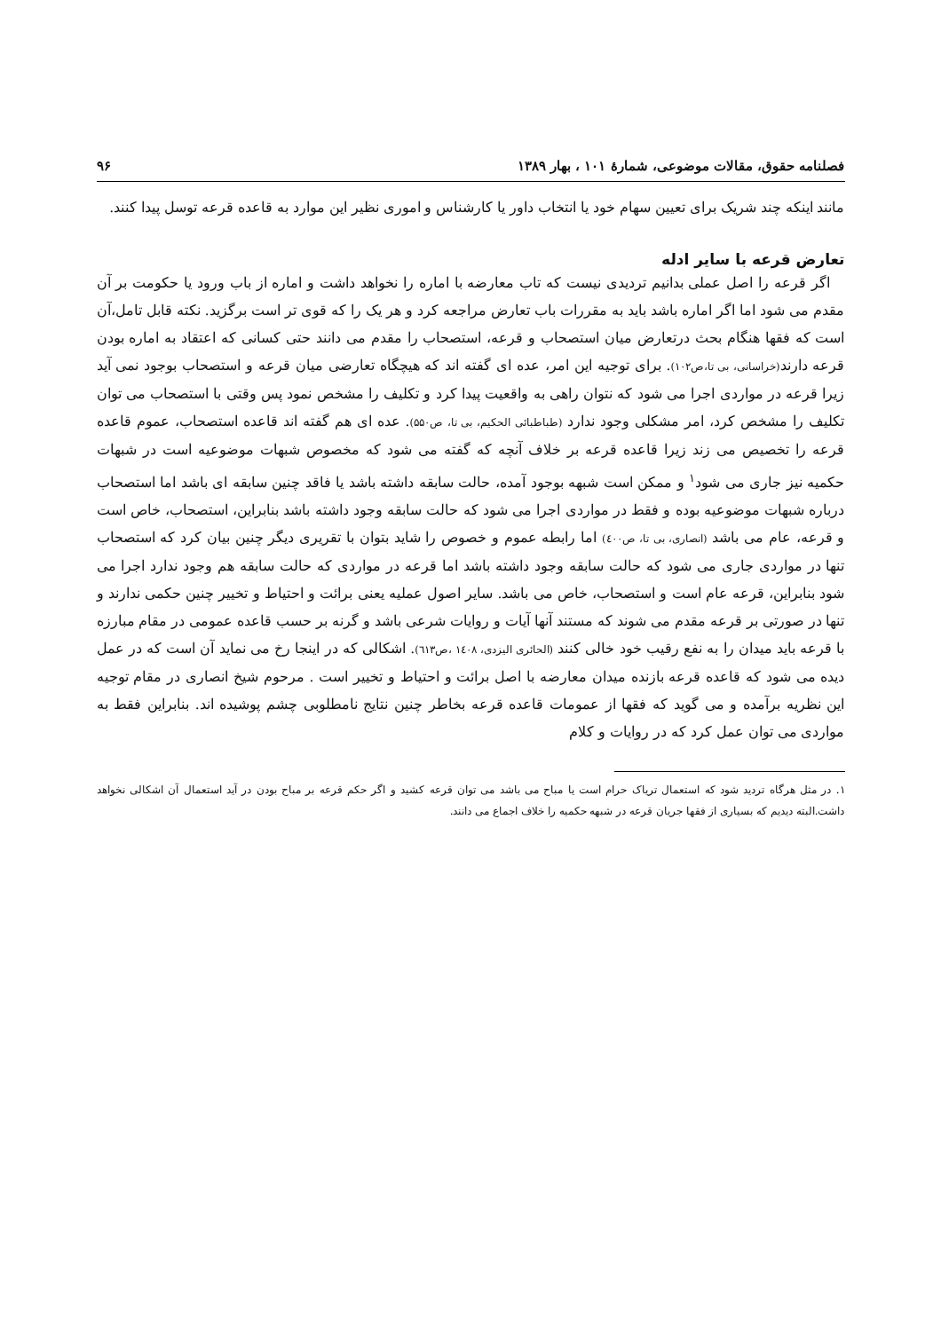فصلنامه حقوق، مقالات موضوعی، شمارهٔ ۱۰۱ ، بهار ۱۳۸۹ ۹۶
مانند اینکه چند شریک برای تعیین سهام خود یا انتخاب داور یا کارشناس و اموری نظیر این موارد به قاعده قرعه توسل پیدا کنند.
تعارض قرعه با سایر ادله
اگر قرعه را اصل عملی بدانیم تردیدی نیست که تاب معارضه با اماره را نخواهد داشت و اماره از باب ورود یا حکومت بر آن مقدم می شود اما اگر اماره باشد باید به مقررات باب تعارض مراجعه کرد و هر یک را که قوی تر است برگزید. نکته قابل تامل،آن است که فقها هنگام بحث درتعارض میان استصحاب و قرعه، استصحاب را مقدم می دانند حتی کسانی که اعتقاد به اماره بودن قرعه دارند(خراسانی، بی تا،ص۱۰۲). برای توجیه این امر، عده ای گفته اند که هیچگاه تعارضی میان قرعه و استصحاب بوجود نمی آید زیرا قرعه در مواردی اجرا می شود که نتوان راهی به واقعیت پیدا کرد و تکلیف را مشخص نمود پس وقتی با استصحاب می توان تکلیف را مشخص کرد، امر مشکلی وجود ندارد (طباطبائی الحکیم، بی تا، ص۵۵۰). عده ای هم گفته اند قاعده استصحاب، عموم قاعده قرعه را تخصیص می زند زیرا قاعده قرعه بر خلاف آنچه که گفته می شود که مخصوص شبهات موضوعیه است در شبهات حکمیه نیز جاری می شود<sup>۱</sup> و ممکن است شبهه بوجود آمده، حالت سابقه داشته باشد یا فاقد چنین سابقه ای باشد اما استصحاب درباره شبهات موضوعیه بوده و فقط در مواردی اجرا می شود که حالت سابقه وجود داشته باشد بنابراین، استصحاب، خاص است و قرعه، عام می باشد (انصاری، بی تا، ص٤٠٠) اما رابطه عموم و خصوص را شاید بتوان با تقریری دیگر چنین بیان کرد که استصحاب تنها در مواردی جاری می شود که حالت سابقه وجود داشته باشد اما قرعه در مواردی که حالت سابقه هم وجود ندارد اجرا می شود بنابراین، قرعه عام است و استصحاب، خاص می باشد. سایر اصول عملیه یعنی برائت و احتیاط و تخییر چنین حکمی ندارند و تنها در صورتی بر قرعه مقدم می شوند که مستند آنها آیات و روایات شرعی باشد و گرنه بر حسب قاعده عمومی در مقام مبارزه با قرعه باید میدان را به نفع رقیب خود خالی کنند (الحائری الیزدی، ١٤٠٨ ،ص٦١٣). اشکالی که در اینجا رخ می نماید آن است که در عمل دیده می شود که قاعده قرعه بازنده میدان معارضه با اصل برائت و احتیاط و تخییر است . مرحوم شیخ انصاری در مقام توجیه این نظریه برآمده و می گوید که فقها از عمومات قاعده قرعه بخاطر چنین نتایج نامطلوبی چشم پوشیده اند. بنابراین فقط به مواردی می توان عمل کرد که در روایات و کلام
۱. در مثل هرگاه تردید شود که استعمال تریاک حرام است یا مباح می باشد می توان قرعه کشید و اگر حکم قرعه بر مباح بودن در آید استعمال آن اشکالی نخواهد داشت.البته دیدیم که بسیاری از فقها جریان قرعه در شبهه حکمیه را خلاف اجماع می دانند.